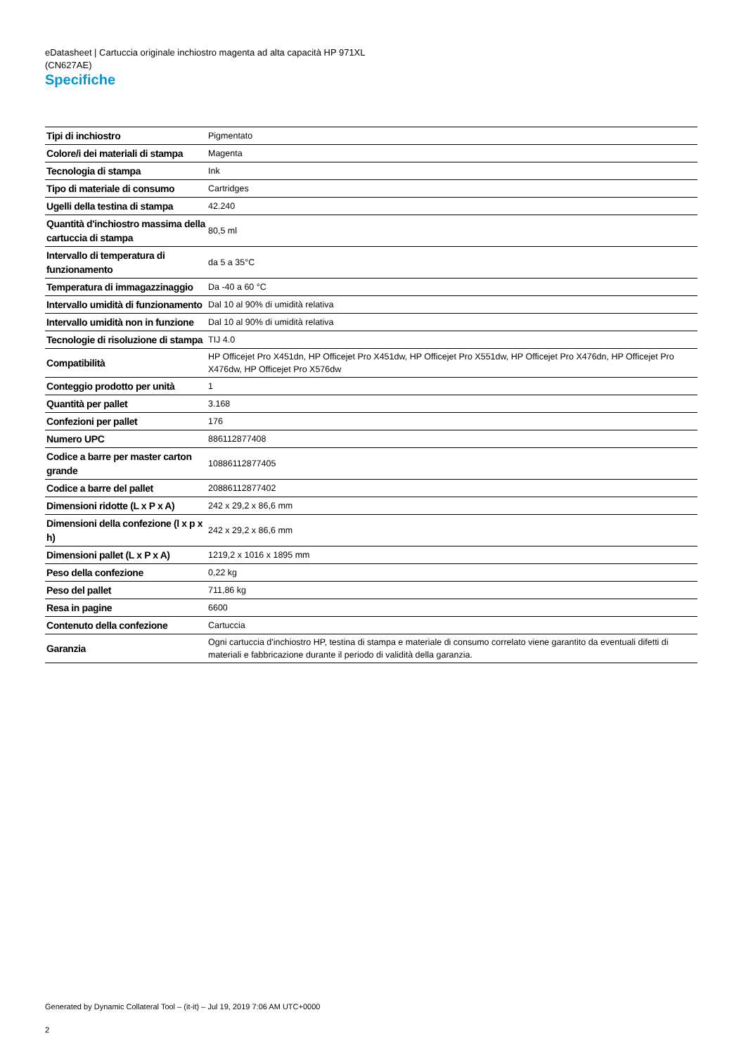eDatasheet | Cartuccia originale inchiostro magenta ad alta capacità HP 971XL
(CN627AE)
Specifiche
| Tipi di inchiostro | Pigmentato |
| Colore/i dei materiali di stampa | Magenta |
| Tecnologia di stampa | Ink |
| Tipo di materiale di consumo | Cartridges |
| Ugelli della testina di stampa | 42.240 |
| Quantità d'inchiostro massima della cartuccia di stampa | 80,5 ml |
| Intervallo di temperatura di funzionamento | da 5 a 35°C |
| Temperatura di immagazzinaggio | Da -40 a 60 °C |
| Intervallo umidità di funzionamento | Dal 10 al 90% di umidità relativa |
| Intervallo umidità non in funzione | Dal 10 al 90% di umidità relativa |
| Tecnologie di risoluzione di stampa | TIJ 4.0 |
| Compatibilità | HP Officejet Pro X451dn, HP Officejet Pro X451dw, HP Officejet Pro X551dw, HP Officejet Pro X476dn, HP Officejet Pro X476dw, HP Officejet Pro X576dw |
| Conteggio prodotto per unità | 1 |
| Quantità per pallet | 3.168 |
| Confezioni per pallet | 176 |
| Numero UPC | 886112877408 |
| Codice a barre per master carton grande | 10886112877405 |
| Codice a barre del pallet | 20886112877402 |
| Dimensioni ridotte (L x P x A) | 242 x 29,2 x 86,6 mm |
| Dimensioni della confezione (l x p x h) | 242 x 29,2 x 86,6 mm |
| Dimensioni pallet (L x P x A) | 1219,2 x 1016 x 1895 mm |
| Peso della confezione | 0,22 kg |
| Peso del pallet | 711,86 kg |
| Resa in pagine | 6600 |
| Contenuto della confezione | Cartuccia |
| Garanzia | Ogni cartuccia d'inchiostro HP, testina di stampa e materiale di consumo correlato viene garantito da eventuali difetti di materiali e fabbricazione durante il periodo di validità della garanzia. |
Generated by Dynamic Collateral Tool – (it-it) – Jul 19, 2019 7:06 AM UTC+0000
2